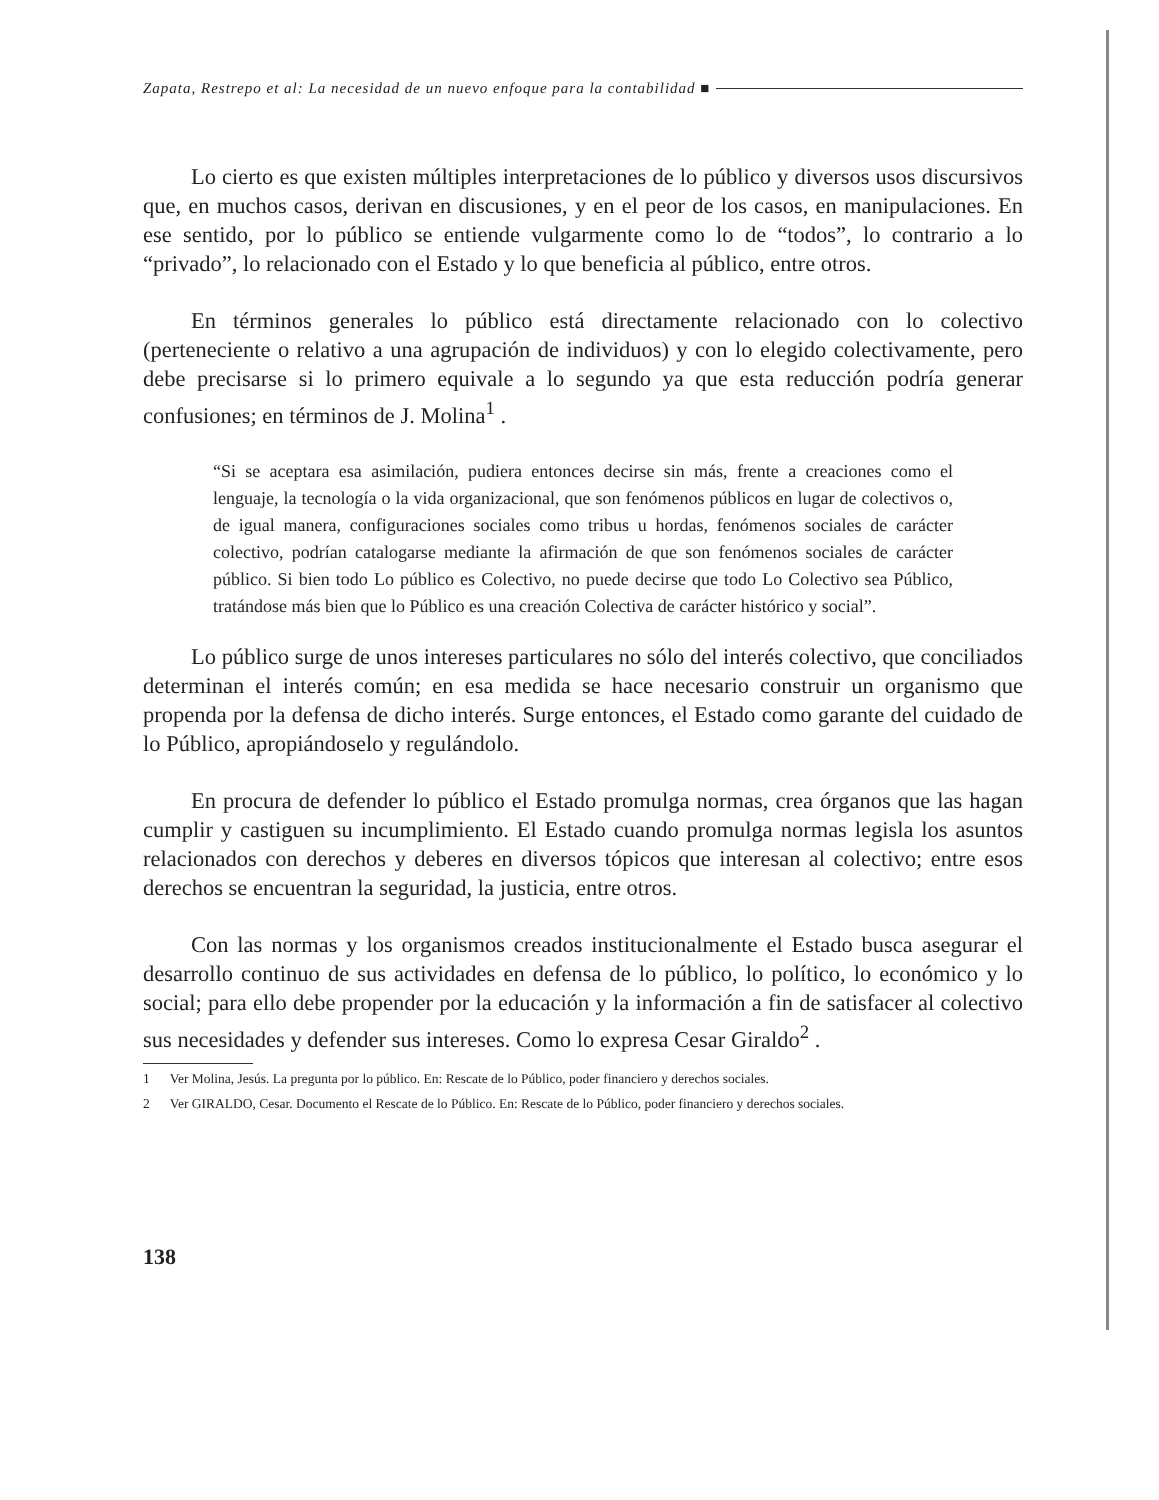Zapata, Restrepo et al: La necesidad de un nuevo enfoque para la contabilidad ■
Lo cierto es que existen múltiples interpretaciones de lo público y diversos usos discursivos que, en muchos casos, derivan en discusiones, y en el peor de los casos, en manipulaciones. En ese sentido, por lo público se entiende vulgarmente como lo de “todos”, lo contrario a lo “privado”, lo relacionado con el Estado y lo que beneficia al público, entre otros.
En términos generales lo público está directamente relacionado con lo colectivo (perteneciente o relativo a una agrupación de individuos) y con lo elegido colectivamente, pero debe precisarse si lo primero equivale a lo segundo ya que esta reducción podría generar confusiones; en términos de J. Molina<sup>1</sup> .
“Si se aceptara esa asimilación, pudiera entonces decirse sin más, frente a creaciones como el lenguaje, la tecnología o la vida organizacional, que son fenómenos públicos en lugar de colectivos o, de igual manera, configuraciones sociales como tribus u hordas, fenómenos sociales de carácter colectivo, podrían catalogarse mediante la afirmación de que son fenómenos sociales de carácter público. Si bien todo Lo público es Colectivo, no puede decirse que todo Lo Colectivo sea Público, tratándose más bien que lo Público es una creación Colectiva de carácter histórico y social”.
Lo público surge de unos intereses particulares no sólo del interés colectivo, que conciliados determinan el interés común; en esa medida se hace necesario construir un organismo que propenda por la defensa de dicho interés. Surge entonces, el Estado como garante del cuidado de lo Público, apropiándoselo y regulándolo.
En procura de defender lo público el Estado promulga normas, crea órganos que las hagan cumplir y castiguen su incumplimiento. El Estado cuando promulga normas legisla los asuntos relacionados con derechos y deberes en diversos tópicos que interesan al colectivo; entre esos derechos se encuentran la seguridad, la justicia, entre otros.
Con las normas y los organismos creados institucionalmente el Estado busca asegurar el desarrollo continuo de sus actividades en defensa de lo público, lo político, lo económico y lo social; para ello debe propender por la educación y la información a fin de satisfacer al colectivo sus necesidades y defender sus intereses. Como lo expresa Cesar Giraldo<sup>2</sup> .
1 Ver Molina, Jesús. La pregunta por lo público. En: Rescate de lo Público, poder financiero y derechos sociales.
2 Ver GIRALDO, Cesar. Documento el Rescate de lo Público. En: Rescate de lo Público, poder financiero y derechos sociales.
138